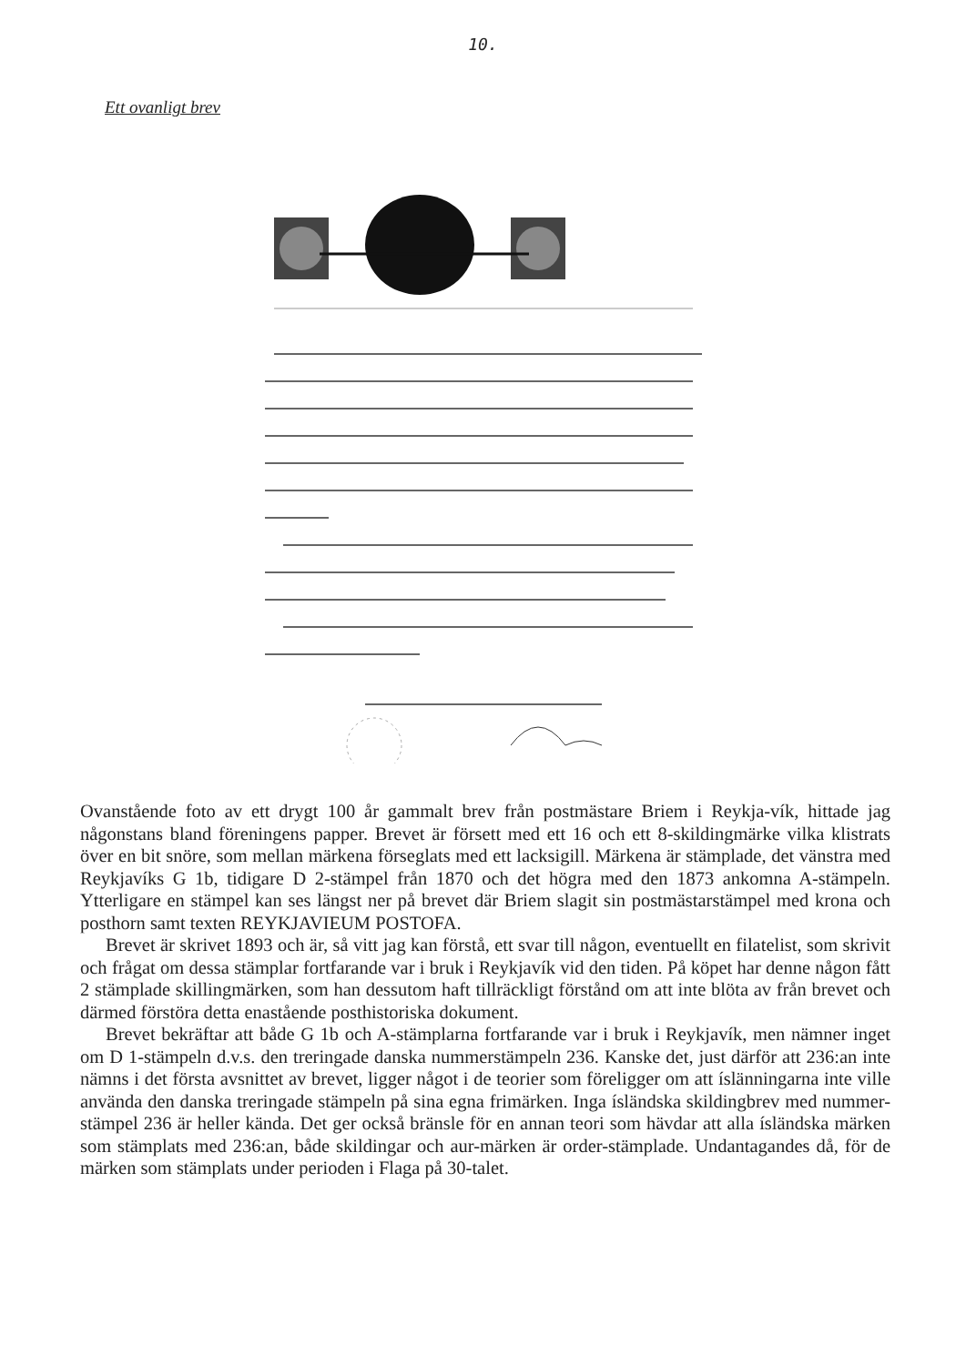10.
Ett ovanligt brev
Ovanstående foto av ett drygt 100 år gammalt brev från postmästare Briem i Reykja-vík, hittade jag någonstans bland föreningens papper. Brevet är försett med ett 16 och ett 8-skildingmärke vilka klistrats över en bit snöre, som mellan märkena förseglats med ett lacksigill. Märkena är stämplade, det vänstra med Reykjavíks G 1b, tidigare D 2-stämpel från 1870 och det högra med den 1873 ankomna A-stämpeln. Ytterligare en stämpel kan ses längst ner på brevet där Briem slagit sin postmästarstämpel med krona och posthorn samt texten REYKJAVIEUM POSTOFA.
Brevet är skrivet 1893 och är, så vitt jag kan förstå, ett svar till någon, eventuellt en filatelist, som skrivit och frågat om dessa stämplar fortfarande var i bruk i Reykjavík vid den tiden. På köpet har denne någon fått 2 stämplade skillingmärken, som han dessutom haft tillräckligt förstånd om att inte blöta av från brevet och därmed förstöra detta enastående posthistoriska dokument.
Brevet bekräftar att både G 1b och A-stämplarna fortfarande var i bruk i Reykjavík, men nämner inget om D 1-stämpeln d.v.s. den treringade danska nummerstämpeln 236. Kanske det, just därför att 236:an inte nämns i det första avsnittet av brevet, ligger något i de teorier som föreligger om att íslänningarna inte ville använda den danska treringade stämpeln på sina egna frimärken. Inga ísländska skildingbrev med nummer-stämpel 236 är heller kända. Det ger också bränsle för en annan teori som hävdar att alla ísländska märken som stämplats med 236:an, både skildingar och aur-märken är order-stämplade. Undantagandes då, för de märken som stämplats under perioden i Flaga på 30-talet.